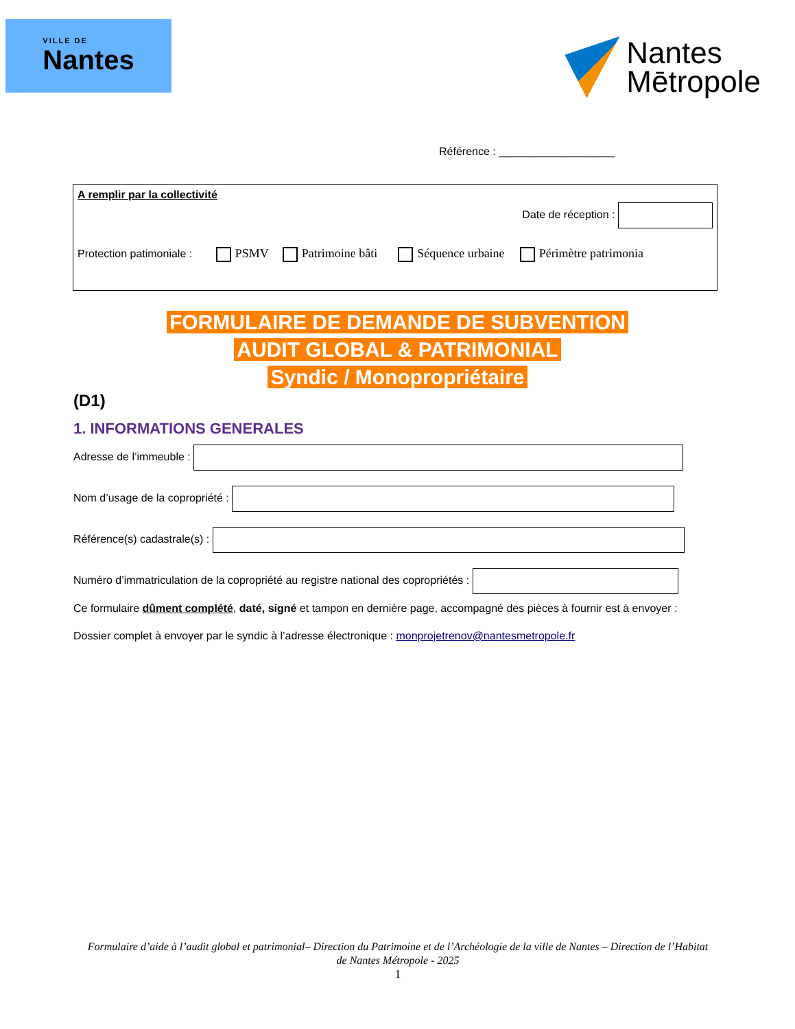VILLE DE
Nantes
Nantes
Mētropole
Référence : ___________________
A remplir par la collectivité
Date de réception :
Protection patimoniale : PSMV Patrimoine bâti Séquence urbaine Périmètre patrimonia
FORMULAIRE DE DEMANDE DE SUBVENTION
AUDIT GLOBAL & PATRIMONIAL
Syndic / Monopropriétaire
(D1)
1. INFORMATIONS GENERALES
Adresse de l’immeuble :
Nom d’usage de la copropriété :
Référence(s) cadastrale(s) :
Numéro d’immatriculation de la copropriété au registre national des copropriétés :
Ce formulaire dûment complété, daté, signé et tampon en dernière page, accompagné des pièces à fournir est à envoyer :
Dossier complet à envoyer par le syndic à l’adresse électronique : monprojetrenov@nantesmetropole.fr
Formulaire d’aide à l’audit global et patrimonial– Direction du Patrimoine et de l’Archéologie de la ville de Nantes – Direction de l’Habitat de Nantes Métropole - 2025
1